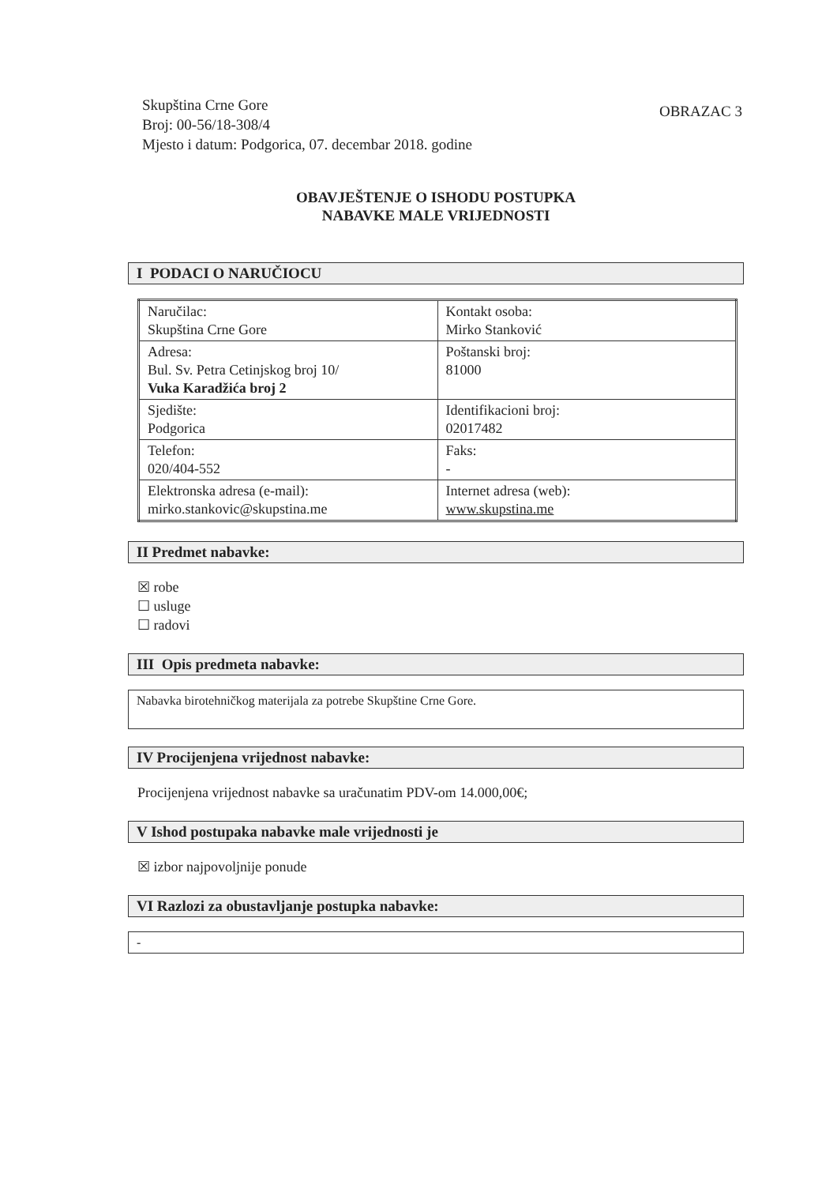Skupština Crne Gore
Broj: 00-56/18-308/4
Mjesto i datum: Podgorica, 07. decembar 2018. godine
OBRAZAC 3
OBAVJEŠTENJE O ISHODU POSTUPKA
NABAVKE MALE VRIJEDNOSTI
I PODACI O NARUČIOCU
| Naručilac: Skupština Crne Gore | Kontakt osoba: Mirko Stanković |
| Adresa: Bul. Sv. Petra Cetinjskog broj 10/ Vuka Karadžića broj 2 | Poštanski broj: 81000 |
| Sjedište: Podgorica | Identifikacioni broj: 02017482 |
| Telefon: 020/404-552 | Faks: - |
| Elektronska adresa (e-mail): mirko.stankovic@skupstina.me | Internet adresa (web): www.skupstina.me |
II Predmet nabavke:
☒ robe
☐ usluge
☐ radovi
III Opis predmeta nabavke:
Nabavka birotehničkog materijala za potrebe Skupštine Crne Gore.
IV Procijenjena vrijednost nabavke:
Procijenjena vrijednost nabavke sa uračunatim PDV-om 14.000,00€;
V Ishod postupaka nabavke male vrijednosti je
☒ izbor najpovoljnije ponude
VI Razlozi za obustavljanje postupka nabavke:
-